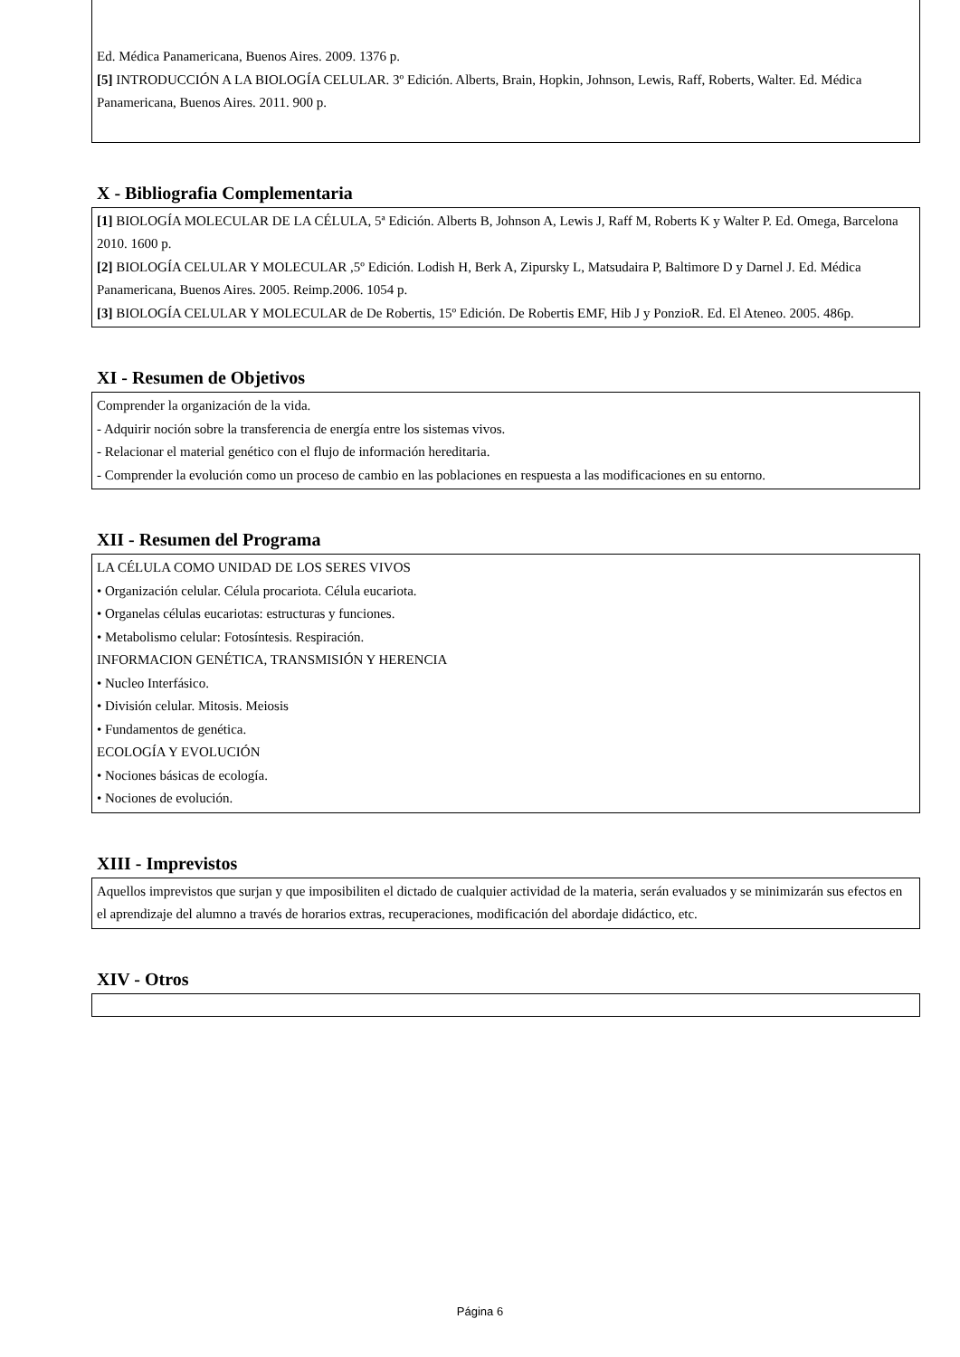Ed. Médica Panamericana, Buenos Aires. 2009. 1376 p.
[5] INTRODUCCIÓN A LA BIOLOGÍA CELULAR. 3º Edición. Alberts, Brain, Hopkin, Johnson, Lewis, Raff, Roberts, Walter. Ed. Médica Panamericana, Buenos Aires. 2011. 900 p.
X - Bibliografia Complementaria
[1] BIOLOGÍA MOLECULAR DE LA CÉLULA, 5ª Edición. Alberts B, Johnson A, Lewis J, Raff M, Roberts K y Walter P. Ed. Omega, Barcelona 2010. 1600 p.
[2] BIOLOGÍA CELULAR Y MOLECULAR ,5º Edición. Lodish H, Berk A, Zipursky L, Matsudaira P, Baltimore D y Darnel J. Ed. Médica Panamericana, Buenos Aires. 2005. Reimp.2006. 1054 p.
[3] BIOLOGÍA CELULAR Y MOLECULAR de De Robertis, 15º Edición. De Robertis EMF, Hib J y PonzioR. Ed. El Ateneo. 2005. 486p.
XI - Resumen de Objetivos
Comprender la organización de la vida.
- Adquirir noción sobre la transferencia de energía entre los sistemas vivos.
- Relacionar el material genético con el flujo de información hereditaria.
- Comprender la evolución como un proceso de cambio en las poblaciones en respuesta a las modificaciones en su entorno.
XII - Resumen del Programa
LA CÉLULA COMO UNIDAD DE LOS SERES VIVOS
• Organización celular. Célula procariota. Célula eucariota.
• Organelas células eucariotas: estructuras y funciones.
• Metabolismo celular: Fotosíntesis. Respiración.
INFORMACION GENÉTICA, TRANSMISIÓN Y HERENCIA
• Nucleo Interfásico.
• División celular. Mitosis. Meiosis
• Fundamentos de genética.
ECOLOGÍA Y EVOLUCIÓN
• Nociones básicas de ecología.
• Nociones de evolución.
XIII - Imprevistos
Aquellos imprevistos que surjan y que imposibiliten el dictado de cualquier actividad de la materia, serán evaluados y se minimizarán sus efectos en el aprendizaje del alumno a través de horarios extras, recuperaciones, modificación del abordaje didáctico, etc.
XIV - Otros
Página 6